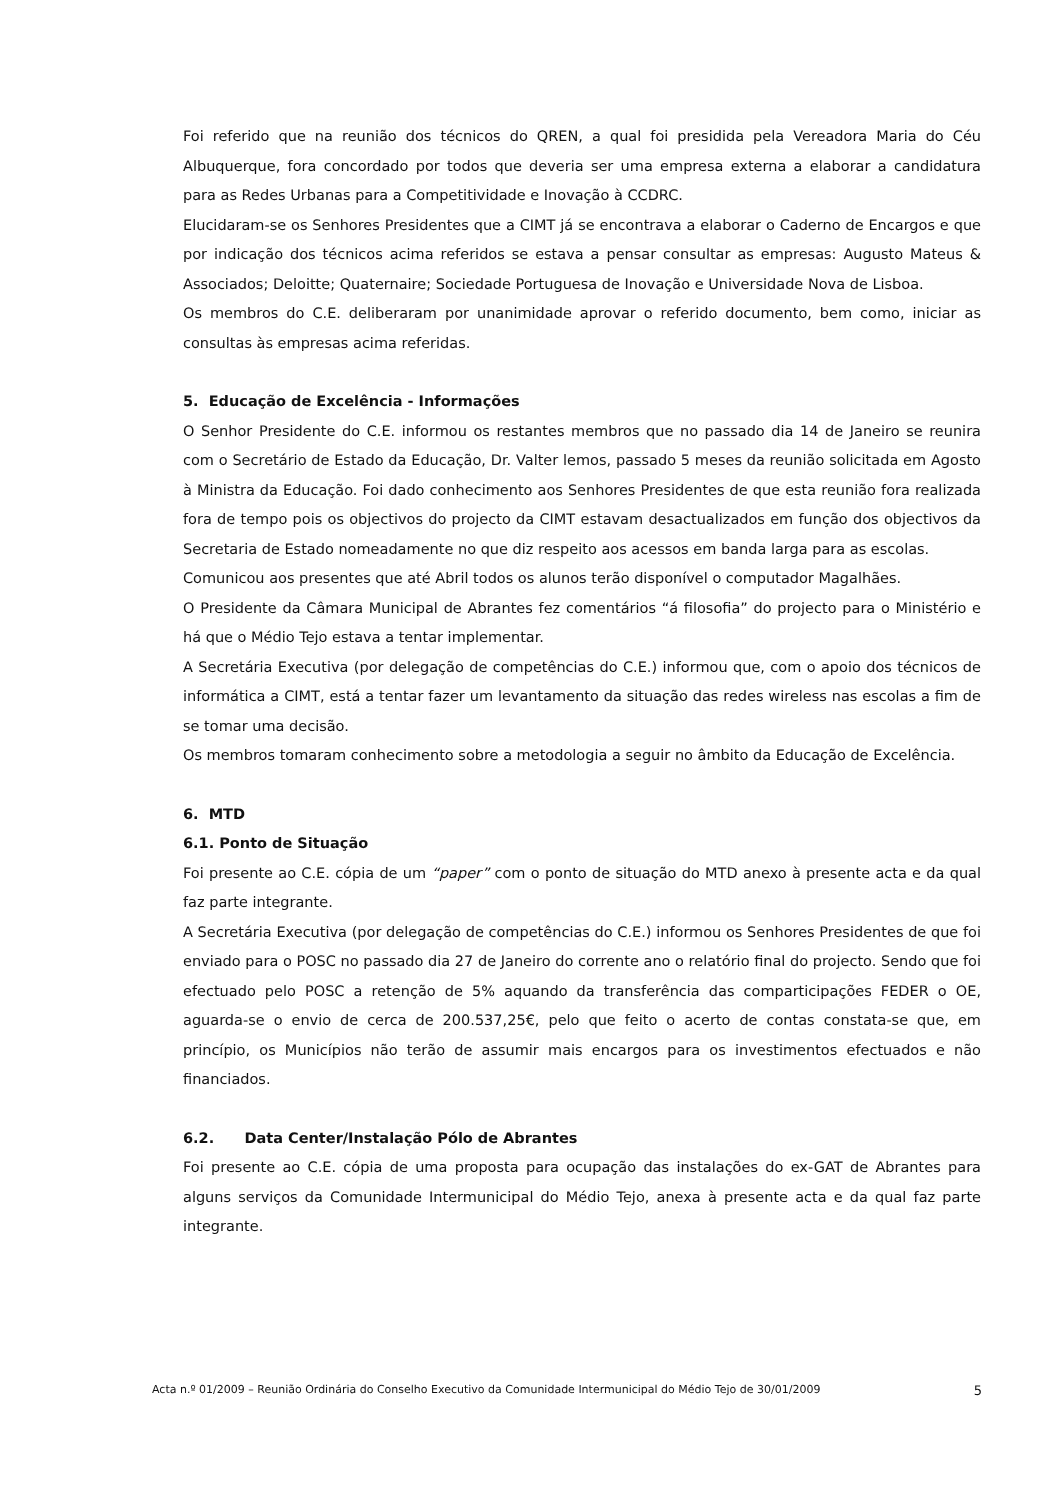Foi referido que na reunião dos técnicos do QREN, a qual foi presidida pela Vereadora Maria do Céu Albuquerque, fora concordado por todos que deveria ser uma empresa externa a elaborar a candidatura para as Redes Urbanas para a Competitividade e Inovação à CCDRC.
Elucidaram-se os Senhores Presidentes que a CIMT já se encontrava a elaborar o Caderno de Encargos e que por indicação dos técnicos acima referidos se estava a pensar consultar as empresas: Augusto Mateus & Associados; Deloitte; Quaternaire; Sociedade Portuguesa de Inovação e Universidade Nova de Lisboa.
Os membros do C.E. deliberaram por unanimidade aprovar o referido documento, bem como, iniciar as consultas às empresas acima referidas.
5. Educação de Excelência - Informações
O Senhor Presidente do C.E. informou os restantes membros que no passado dia 14 de Janeiro se reunira com o Secretário de Estado da Educação, Dr. Valter lemos, passado 5 meses da reunião solicitada em Agosto à Ministra da Educação. Foi dado conhecimento aos Senhores Presidentes de que esta reunião fora realizada fora de tempo pois os objectivos do projecto da CIMT estavam desactualizados em função dos objectivos da Secretaria de Estado nomeadamente no que diz respeito aos acessos em banda larga para as escolas.
Comunicou aos presentes que até Abril todos os alunos terão disponível o computador Magalhães.
O Presidente da Câmara Municipal de Abrantes fez comentários “á filosofia” do projecto para o Ministério e há que o Médio Tejo estava a tentar implementar.
A Secretária Executiva (por delegação de competências do C.E.) informou que, com o apoio dos técnicos de informática a CIMT, está a tentar fazer um levantamento da situação das redes wireless nas escolas a fim de se tomar uma decisão.
Os membros tomaram conhecimento sobre a metodologia a seguir no âmbito da Educação de Excelência.
6. MTD
6.1. Ponto de Situação
Foi presente ao C.E. cópia de um “paper” com o ponto de situação do MTD anexo à presente acta e da qual faz parte integrante.
A Secretária Executiva (por delegação de competências do C.E.) informou os Senhores Presidentes de que foi enviado para o POSC no passado dia 27 de Janeiro do corrente ano o relatório final do projecto. Sendo que foi efectuado pelo POSC a retenção de 5% aquando da transferência das comparticipações FEDER o OE, aguarda-se o envio de cerca de 200.537,25€, pelo que feito o acerto de contas constata-se que, em princípio, os Municípios não terão de assumir mais encargos para os investimentos efectuados e não financiados.
6.2. Data Center/Instalação Pólo de Abrantes
Foi presente ao C.E. cópia de uma proposta para ocupação das instalações do ex-GAT de Abrantes para alguns serviços da Comunidade Intermunicipal do Médio Tejo, anexa à presente acta e da qual faz parte integrante.
Acta n.º 01/2009 – Reunião Ordinária do Conselho Executivo da Comunidade Intermunicipal do Médio Tejo de 30/01/2009 5